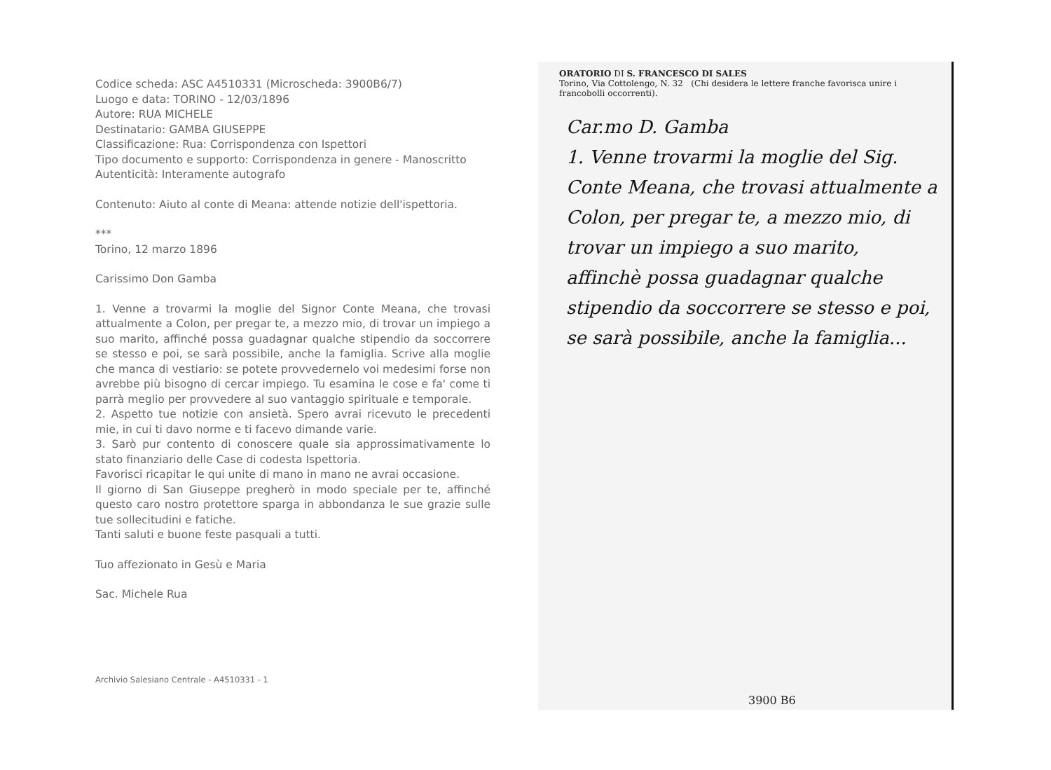Codice scheda: ASC A4510331 (Microscheda: 3900B6/7)
Luogo e data: TORINO - 12/03/1896
Autore: RUA MICHELE
Destinatario: GAMBA GIUSEPPE
Classificazione: Rua: Corrispondenza con Ispettori
Tipo documento e supporto: Corrispondenza in genere - Manoscritto
Autenticità: Interamente autografo
Contenuto: Aiuto al conte di Meana: attende notizie dell'ispettoria.
***
Torino, 12 marzo 1896
Carissimo Don Gamba
1. Venne a trovarmi la moglie del Signor Conte Meana, che trovasi attualmente a Colon, per pregar te, a mezzo mio, di trovar un impiego a suo marito, affinché possa guadagnar qualche stipendio da soccorrere se stesso e poi, se sarà possibile, anche la famiglia. Scrive alla moglie che manca di vestiario: se potete provvedernelo voi medesimi forse non avrebbe più bisogno di cercar impiego. Tu esamina le cose e fa' come ti parrà meglio per provvedere al suo vantaggio spirituale e temporale.
2. Aspetto tue notizie con ansietà. Spero avrai ricevuto le precedenti mie, in cui ti davo norme e ti facevo dimande varie.
3. Sarò pur contento di conoscere quale sia approssimativamente lo stato finanziario delle Case di codesta Ispettoria.
Favorisci ricapitar le qui unite di mano in mano ne avrai occasione.
Il giorno di San Giuseppe pregherò in modo speciale per te, affinché questo caro nostro protettore sparga in abbondanza le sue grazie sulle tue sollecitudini e fatiche.
Tanti saluti e buone feste pasquali a tutti.
Tuo affezionato in Gesù e Maria
Sac. Michele Rua
Archivio Salesiano Centrale - A4510331 - 1
ORATORIO DI S. FRANCESCO DI SALES
Torino, Via Cottolengo, N. 32 (Chi desidera le lettere franche favorisca unire i francobolli occorrenti).
Car.mo D. Gamba
1. Venne trovarmi la moglie del Sig. Conte Meana, che trovasi attualmente a Colon, per pregar te, a mezzo mio, di trovar un impiego a suo marito, affinchè possa guadagnar qualche stipendio da soccorrere se stesso e poi, se sarà possibile, anche la famiglia...
3900 B6